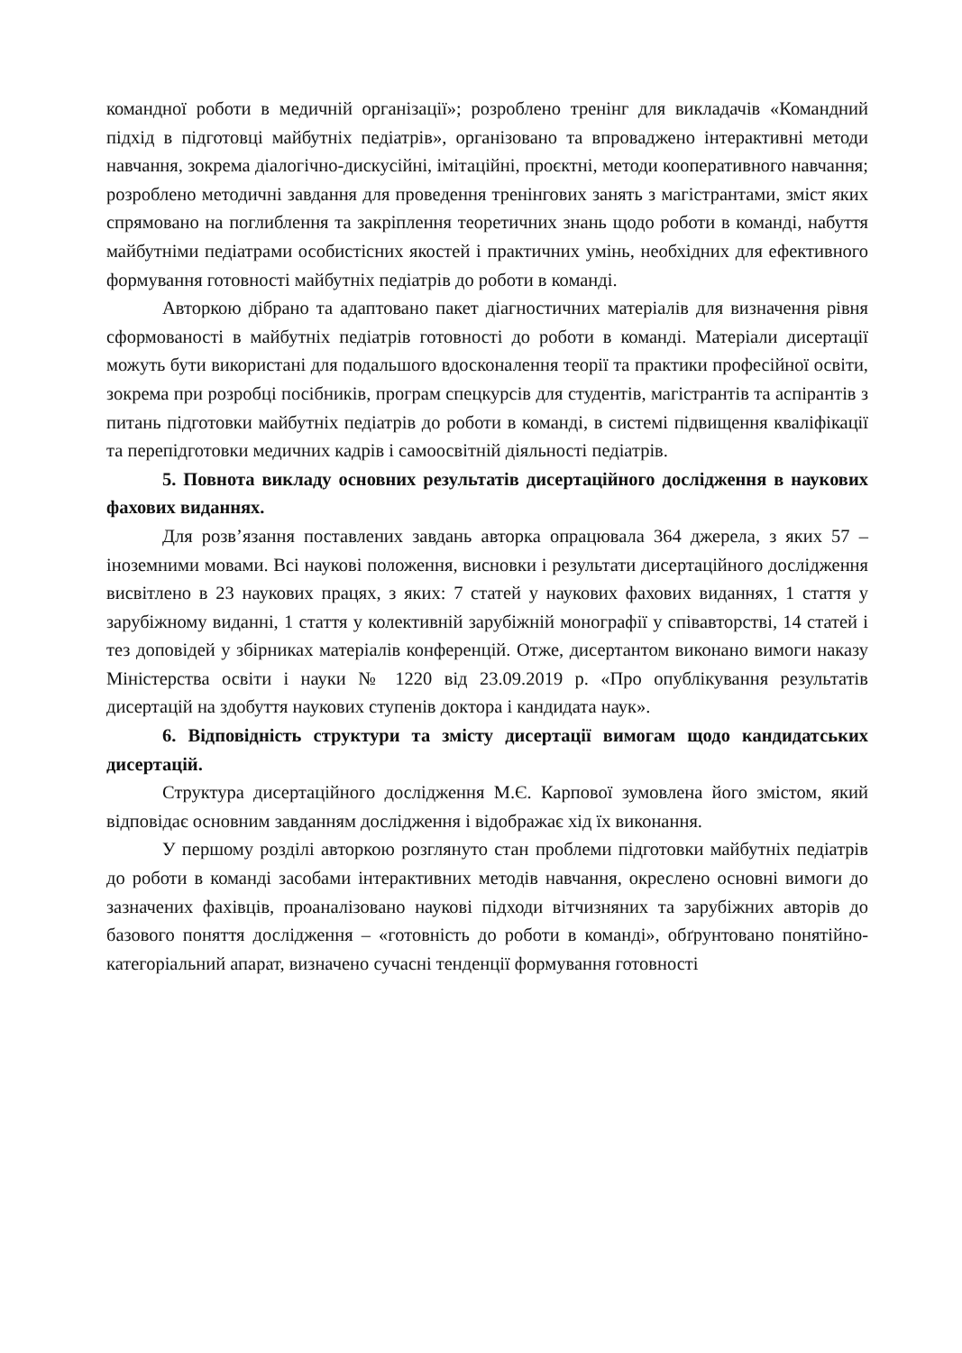командної роботи в медичній організації»; розроблено тренінг для викладачів «Командний підхід в підготовці майбутніх педіатрів», організовано та впроваджено інтерактивні методи навчання, зокрема діалогічно-дискусійні, імітаційні, проєктні, методи кооперативного навчання; розроблено методичні завдання для проведення тренінгових занять з магістрантами, зміст яких спрямовано на поглиблення та закріплення теоретичних знань щодо роботи в команді, набуття майбутніми педіатрами особистісних якостей і практичних умінь, необхідних для ефективного формування готовності майбутніх педіатрів до роботи в команді.
Авторкою дібрано та адаптовано пакет діагностичних матеріалів для визначення рівня сформованості в майбутніх педіатрів готовності до роботи в команді. Матеріали дисертації можуть бути використані для подальшого вдосконалення теорії та практики професійної освіти, зокрема при розробці посібників, програм спецкурсів для студентів, магістрантів та аспірантів з питань підготовки майбутніх педіатрів до роботи в команді, в системі підвищення кваліфікації та перепідготовки медичних кадрів і самоосвітній діяльності педіатрів.
5. Повнота викладу основних результатів дисертаційного дослідження в наукових фахових виданнях.
Для розв’язання поставлених завдань авторка опрацювала 364 джерела, з яких 57 – іноземними мовами. Всі наукові положення, висновки і результати дисертаційного дослідження висвітлено в 23 наукових працях, з яких: 7 статей у наукових фахових виданнях, 1 стаття у зарубіжному виданні, 1 стаття у колективній зарубіжній монографії у співавторстві, 14 статей і тез доповідей у збірниках матеріалів конференцій. Отже, дисертантом виконано вимоги наказу Міністерства освіти і науки № 1220 від 23.09.2019 р. «Про опублікування результатів дисертацій на здобуття наукових ступенів доктора і кандидата наук».
6. Відповідність структури та змісту дисертації вимогам щодо кандидатських дисертацій.
Структура дисертаційного дослідження М.Є. Карпової зумовлена його змістом, який відповідає основним завданням дослідження і відображає хід їх виконання.
У першому розділі авторкою розглянуто стан проблеми підготовки майбутніх педіатрів до роботи в команді засобами інтерактивних методів навчання, окреслено основні вимоги до зазначених фахівців, проаналізовано наукові підходи вітчизняних та зарубіжних авторів до базового поняття дослідження – «готовність до роботи в команді», обґрунтовано понятійно-категоріальний апарат, визначено сучасні тенденції формування готовності